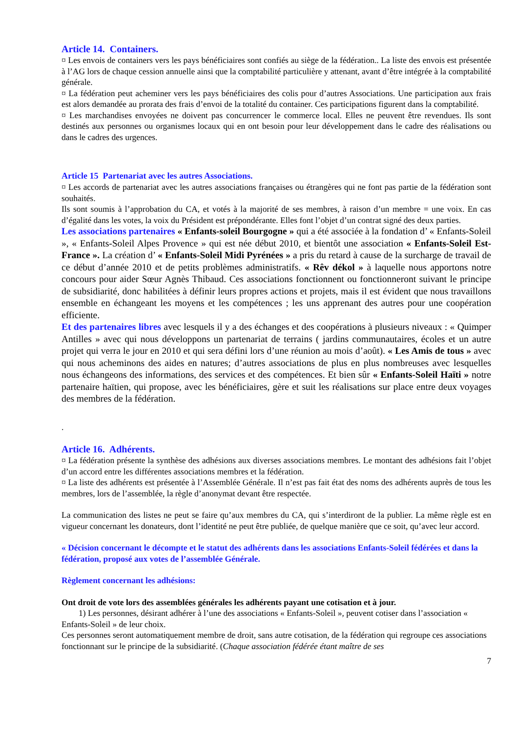Article 14. Containers.
¤ Les envois de containers vers les pays bénéficiaires sont confiés au siège de la fédération.. La liste des envois est présentée à l’AG lors de chaque cession annuelle ainsi que la comptabilité particulière y attenant, avant d’être intégrée à la comptabilité générale.
¤ La fédération peut acheminer vers les pays bénéficiaires des colis pour d’autres Associations. Une participation aux frais est alors demandée au prorata des frais d’envoi de la totalité du container. Ces participations figurent dans la comptabilité.
¤ Les marchandises envoyées ne doivent pas concurrencer le commerce local. Elles ne peuvent être revendues. Ils sont destinés aux personnes ou organismes locaux qui en ont besoin pour leur développement dans le cadre des réalisations ou dans le cadres des urgences.
Article 15 Partenariat avec les autres Associations.
¤ Les accords de partenariat avec les autres associations françaises ou étrangères qui ne font pas partie de la fédération sont souhaités.
Ils sont soumis à l’approbation du CA, et votés à la majorité de ses membres, à raison d’un membre = une voix. En cas d’égalité dans les votes, la voix du Président est prépondérante. Elles font l’objet d’un contrat signé des deux parties.
Les associations partenaires « Enfants-soleil Bourgogne » qui a été associée à la fondation d’ « Enfants-Soleil », « Enfants-Soleil Alpes Provence » qui est née début 2010, et bientôt une association « Enfants-Soleil Est-France ». La création d’ « Enfants-Soleil Midi Pyrénées » a pris du retard à cause de la surcharge de travail de ce début d’année 2010 et de petits problèmes administratifs. « Rêv dékol » à laquelle nous apportons notre concours pour aider Sœur Agnès Thibaud. Ces associations fonctionnent ou fonctionneront suivant le principe de subsidiarité, donc habilitées à définir leurs propres actions et projets, mais il est évident que nous travaillons ensemble en échangeant les moyens et les compétences ; les uns apprenant des autres pour une coopération efficiente.
Et des partenaires libres avec lesquels il y a des échanges et des coopérations à plusieurs niveaux : « Quimper Antilles » avec qui nous développons un partenariat de terrains ( jardins communautaires, écoles et un autre projet qui verra le jour en 2010 et qui sera défini lors d’une réunion au mois d’août). « Les Amis de tous » avec qui nous acheminons des aides en natures; d’autres associations de plus en plus nombreuses avec lesquelles nous échangeons des informations, des services et des compétences. Et bien sûr « Enfants-Soleil Haïti » notre partenaire haïtien, qui propose, avec les bénéficiaires, gère et suit les réalisations sur place entre deux voyages des membres de la fédération.
.
Article 16. Adhérents.
¤ La fédération présente la synthèse des adhésions aux diverses associations membres. Le montant des adhésions fait l’objet d’un accord entre les différentes associations membres et la fédération.
¤ La liste des adhérents est présentée à l’Assemblée Générale. Il n’est pas fait état des noms des adhérents auprès de tous les membres, lors de l’assemblée, la règle d’anonymat devant être respectée.
La communication des listes ne peut se faire qu’aux membres du CA, qui s’interdiront de la publier. La même règle est en vigueur concernant les donateurs, dont l’identité ne peut être publiée, de quelque manière que ce soit, qu’avec leur accord.
« Décision concernant le décompte et le statut des adhérents dans les associations Enfants-Soleil fédérées et dans la fédération, proposé aux votes de l’assemblée Générale.
Règlement concernant les adhésions:
Ont droit de vote lors des assemblées générales les adhérents payant une cotisation et à jour.
1) Les personnes, désirant adhérer à l’une des associations « Enfants-Soleil », peuvent cotiser dans l’association « Enfants-Soleil » de leur choix.
Ces personnes seront automatiquement membre de droit, sans autre cotisation, de la fédération qui regroupe ces associations fonctionnant sur le principe de la subsidiarité. (Chaque association fédérée étant maître de ses
7